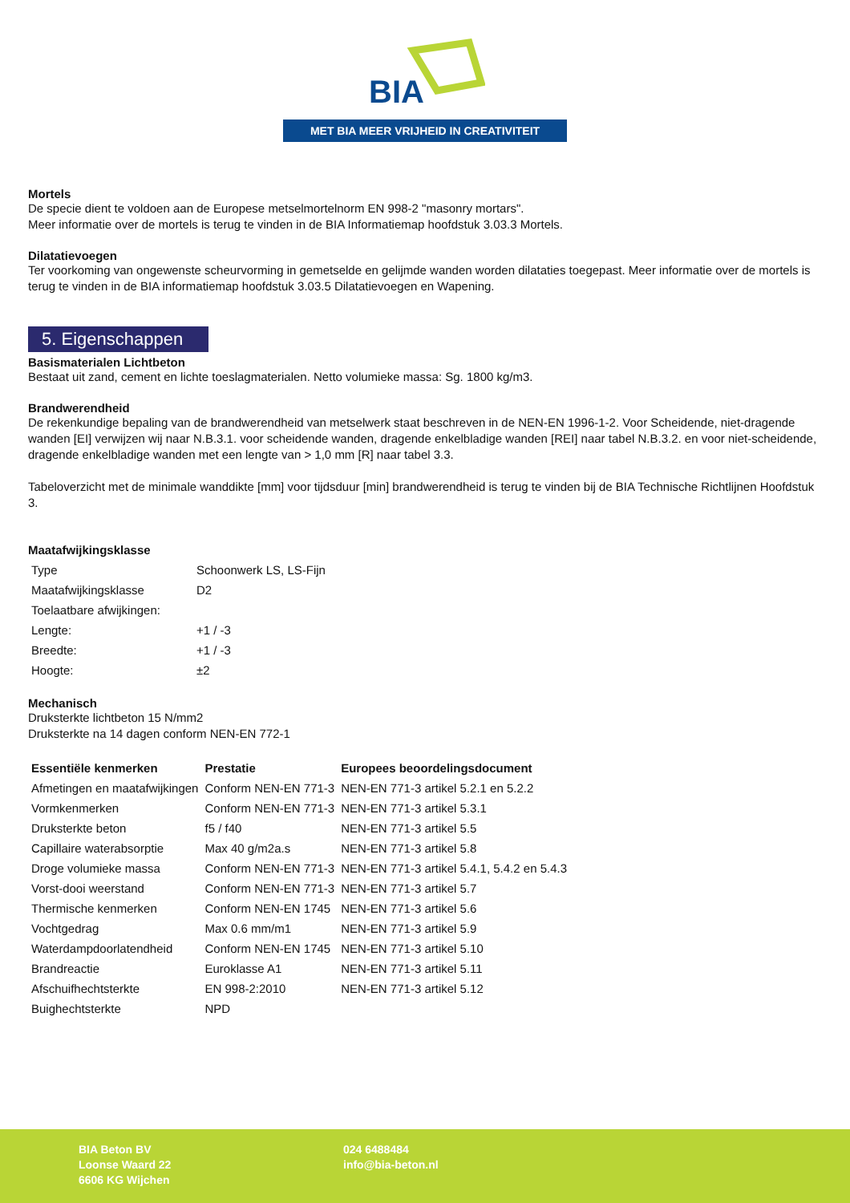BIA
MET BIA MEER VRIJHEID IN CREATIVITEIT
Mortels
De specie dient te voldoen aan de Europese metselmortelnorm EN 998-2 "masonry mortars".
Meer informatie over de mortels is terug te vinden in de BIA Informatiemap hoofdstuk 3.03.3 Mortels.
Dilatatievoegen
Ter voorkoming van ongewenste scheurvorming in gemetselde en gelijmde wanden worden dilataties toegepast. Meer informatie over de mortels is terug te vinden in de BIA informatiemap hoofdstuk 3.03.5 Dilatatievoegen en Wapening.
5. Eigenschappen
Basismaterialen Lichtbeton
Bestaat uit zand, cement en lichte toeslagmaterialen. Netto volumieke massa: Sg. 1800 kg/m3.
Brandwerendheid
De rekenkundige bepaling van de brandwerendheid van metselwerk staat beschreven in de NEN-EN 1996-1-2. Voor Scheidende, niet-dragende wanden [EI] verwijzen wij naar N.B.3.1. voor scheidende wanden, dragende enkelbladige wanden [REI] naar tabel N.B.3.2. en voor niet-scheidende, dragende enkelbladige wanden met een lengte van > 1,0 mm [R] naar tabel 3.3.
Tabeloverzicht met de minimale wanddikte [mm] voor tijdsduur [min] brandwerendheid is terug te vinden bij de BIA Technische Richtlijnen Hoofdstuk 3.
Maatafwijkingsklasse
| Type | Schoonwerk LS, LS-Fijn |
| Maatafwijkingsklasse | D2 |
| Toelaatbare afwijkingen: | |
| Lengte: | +1 / -3 |
| Breedte: | +1 / -3 |
| Hoogte: | ±2 |
Mechanisch
Druksterkte lichtbeton 15 N/mm2
Druksterkte na 14 dagen conform NEN-EN 772-1
| Essentiële kenmerken | Prestatie | Europees beoordelingsdocument |
| --- | --- | --- |
| Afmetingen en maatafwijkingen | Conform NEN-EN 771-3 | NEN-EN 771-3 artikel 5.2.1 en 5.2.2 |
| Vormkenmerken | Conform NEN-EN 771-3 | NEN-EN 771-3 artikel 5.3.1 |
| Druksterkte beton | f5 / f40 | NEN-EN 771-3 artikel 5.5 |
| Capillaire waterabsorptie | Max 40 g/m2a.s | NEN-EN 771-3 artikel 5.8 |
| Droge volumieke massa | Conform NEN-EN 771-3 | NEN-EN 771-3 artikel 5.4.1, 5.4.2 en 5.4.3 |
| Vorst-dooi weerstand | Conform NEN-EN 771-3 | NEN-EN 771-3 artikel 5.7 |
| Thermische kenmerken | Conform NEN-EN 1745 | NEN-EN 771-3 artikel 5.6 |
| Vochtgedrag | Max 0.6 mm/m1 | NEN-EN 771-3 artikel 5.9 |
| Waterdampdoorlatendheid | Conform NEN-EN 1745 | NEN-EN 771-3 artikel 5.10 |
| Brandreactie | Euroklasse A1 | NEN-EN 771-3 artikel 5.11 |
| Afschuifhechtsterkte | EN 998-2:2010 | NEN-EN 771-3 artikel 5.12 |
| Buighechtsterkte | NPD | |
BIA Beton BV
Loonse Waard 22
6606 KG Wijchen
024 6488484
info@bia-beton.nl